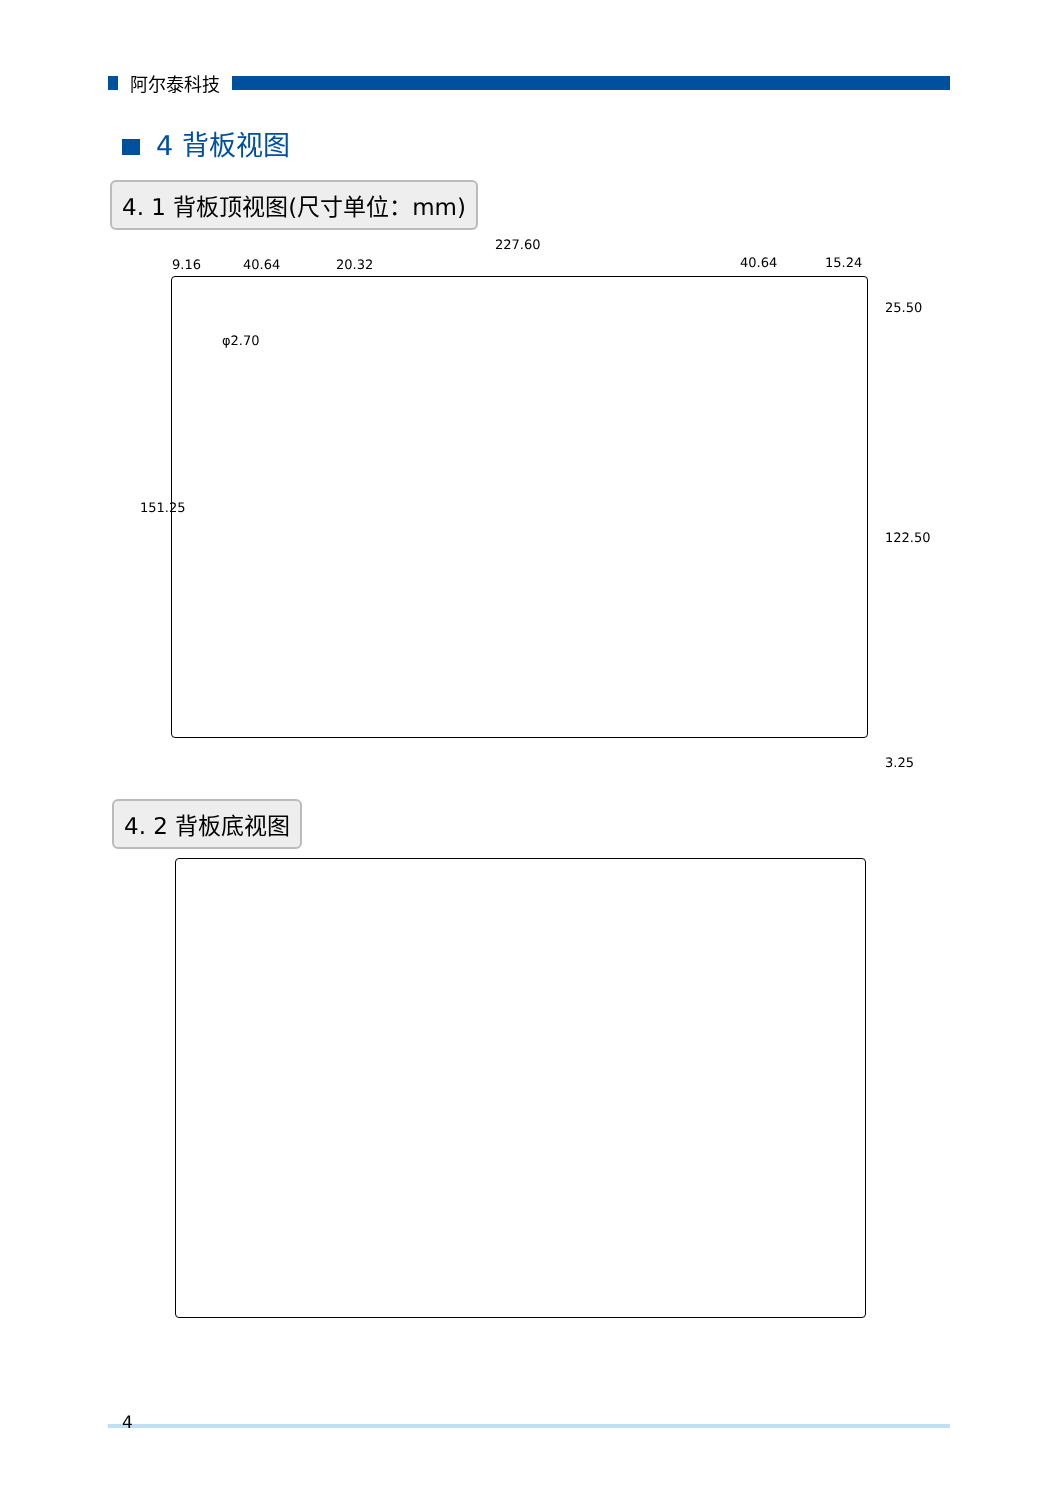阿尔泰科技
4 背板视图
4. 1 背板顶视图(尺寸单位：mm)
227.60
9.16 40.64 20.32 40.64 15.24
φ2.70
151.25
25.50
122.50
3.25
4. 2 背板底视图
4